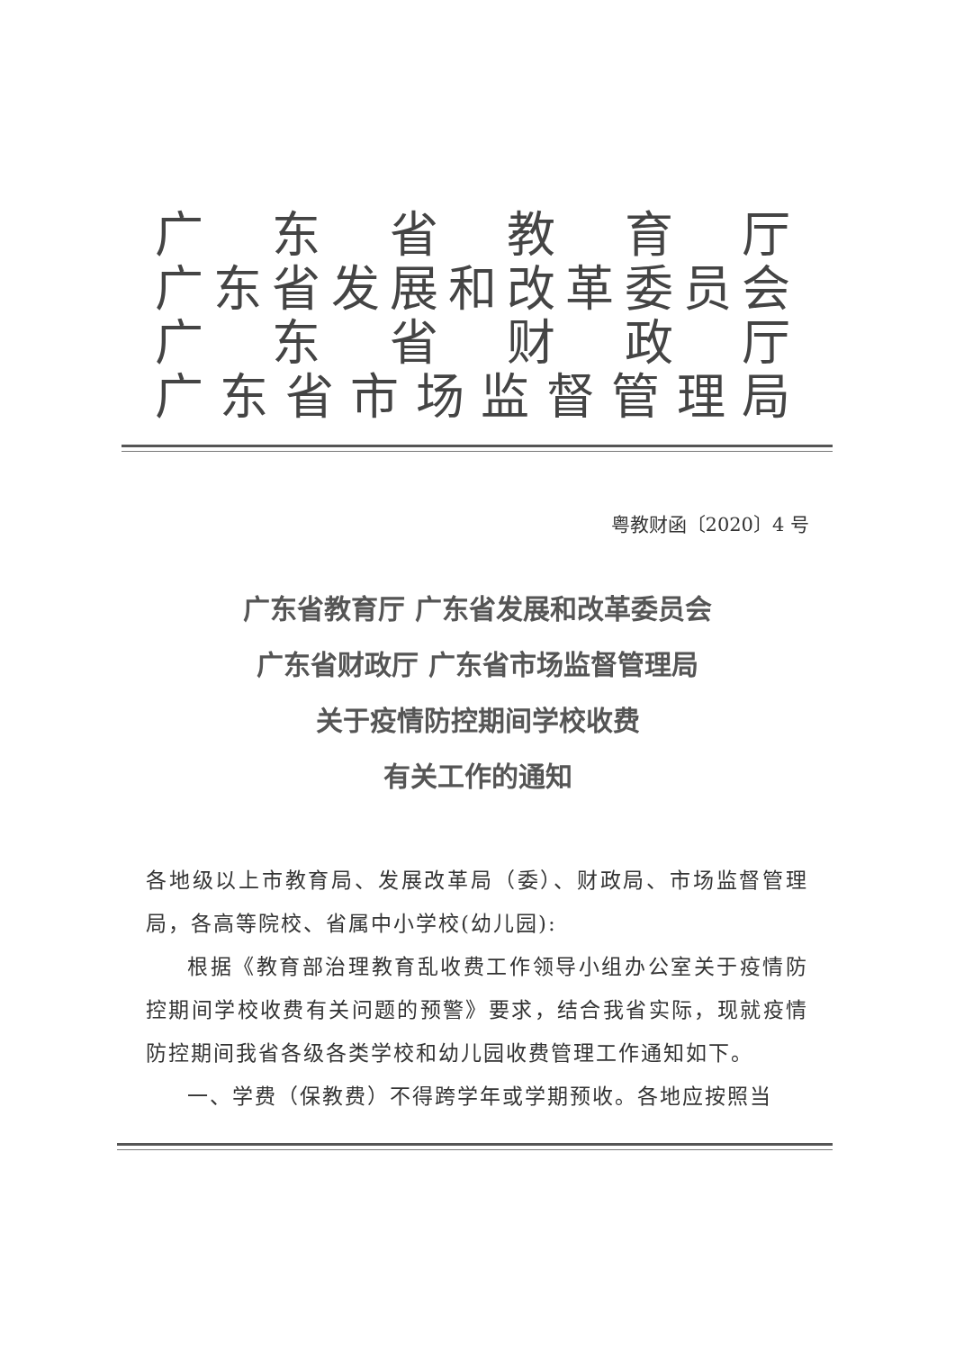广东省教育厅
广东省发展和改革委员会
广东省财政厅
广东省市场监督管理局
粤教财函〔2020〕4 号
广东省教育厅 广东省发展和改革委员会
广东省财政厅 广东省市场监督管理局
关于疫情防控期间学校收费
有关工作的通知
各地级以上市教育局、发展改革局（委）、财政局、市场监督管理局，各高等院校、省属中小学校(幼儿园):
根据《教育部治理教育乱收费工作领导小组办公室关于疫情防控期间学校收费有关问题的预警》要求，结合我省实际，现就疫情防控期间我省各级各类学校和幼儿园收费管理工作通知如下。
一、学费（保教费）不得跨学年或学期预收。各地应按照当